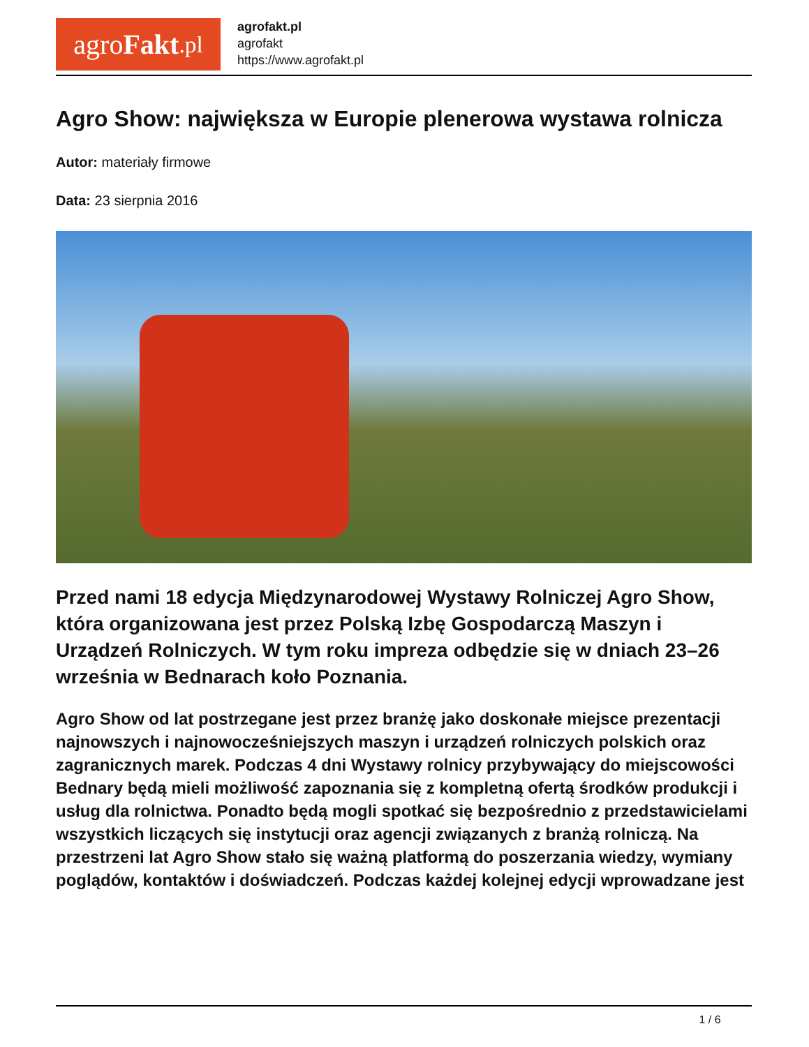agro Fakt.pl
agrofakt.pl
agrofakt
https://www.agrofakt.pl
Agro Show: największa w Europie plenerowa wystawa rolnicza
Autor: materiały firmowe
Data: 23 sierpnia 2016
Przed nami 18 edycja Międzynarodowej Wystawy Rolniczej Agro Show, która organizowana jest przez Polską Izbę Gospodarczą Maszyn i Urządzeń Rolniczych. W tym roku impreza odbędzie się w dniach 23–26 września w Bednarach koło Poznania.
Agro Show od lat postrzegane jest przez branżę jako doskonałe miejsce prezentacji najnowszych i najnowocześniejszych maszyn i urządzeń rolniczych polskich oraz zagranicznych marek. Podczas 4 dni Wystawy rolnicy przybywający do miejscowości Bednary będą mieli możliwość zapoznania się z kompletną ofertą środków produkcji i usług dla rolnictwa. Ponadto będą mogli spotkać się bezpośrednio z przedstawicielami wszystkich liczących się instytucji oraz agencji związanych z branżą rolniczą. Na przestrzeni lat Agro Show stało się ważną platformą do poszerzania wiedzy, wymiany poglądów, kontaktów i doświadczeń. Podczas każdej kolejnej edycji wprowadzane jest
1 / 6